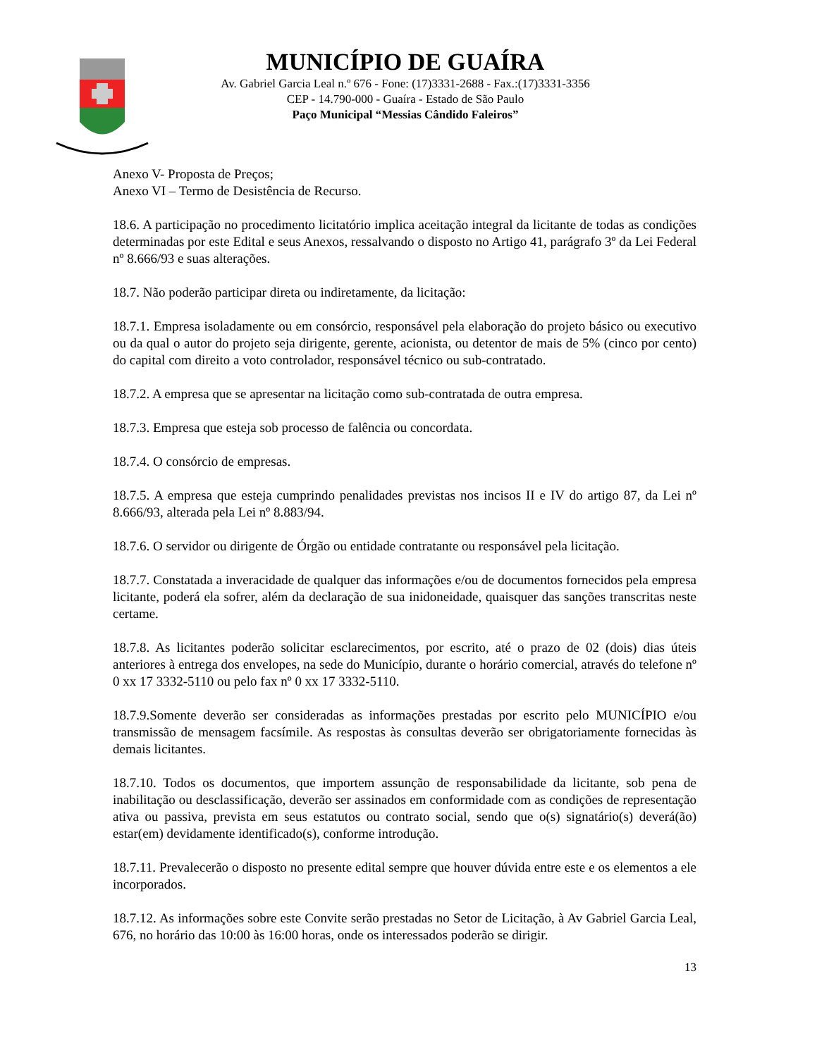MUNICÍPIO DE GUAÍRA
Av. Gabriel Garcia Leal n.º 676 - Fone: (17)3331-2688 - Fax.:(17)3331-3356
CEP - 14.790-000 - Guaíra - Estado de São Paulo
Paço Municipal “Messias Cândido Faleiros”
Anexo V- Proposta de Preços;
Anexo VI – Termo de Desistência de Recurso.
18.6. A participação no procedimento licitatório implica aceitação integral da licitante de todas as condições determinadas por este Edital e seus Anexos, ressalvando o disposto no Artigo 41, parágrafo 3º da Lei Federal nº 8.666/93 e suas alterações.
18.7. Não poderão participar direta ou indiretamente, da licitação:
18.7.1. Empresa isoladamente ou em consórcio, responsável pela elaboração do projeto básico ou executivo ou da qual o autor do projeto seja dirigente, gerente, acionista, ou detentor de mais de 5% (cinco por cento) do capital com direito a voto controlador, responsável técnico ou sub-contratado.
18.7.2. A empresa que se apresentar na licitação como sub-contratada de outra empresa.
18.7.3. Empresa que esteja sob processo de falência ou concordata.
18.7.4. O consórcio de empresas.
18.7.5. A empresa que esteja cumprindo penalidades previstas nos incisos II e IV do artigo 87, da Lei nº 8.666/93, alterada pela Lei nº 8.883/94.
18.7.6. O servidor ou dirigente de Órgão ou entidade contratante ou responsável pela licitação.
18.7.7. Constatada a inveracidade de qualquer das informações e/ou de documentos fornecidos pela empresa licitante, poderá ela sofrer, além da declaração de sua inidoneidade, quaisquer das sanções transcritas neste certame.
18.7.8. As licitantes poderão solicitar esclarecimentos, por escrito, até o prazo de 02 (dois) dias úteis anteriores à entrega dos envelopes, na sede do Município, durante o horário comercial, através do telefone nº 0 xx 17 3332-5110 ou pelo fax nº 0 xx 17 3332-5110.
18.7.9.Somente deverão ser consideradas as informações prestadas por escrito pelo MUNICÍPIO e/ou transmissão de mensagem facsímile. As respostas às consultas deverão ser obrigatoriamente fornecidas às demais licitantes.
18.7.10. Todos os documentos, que importem assunção de responsabilidade da licitante, sob pena de inabilitação ou desclassificação, deverão ser assinados em conformidade com as condições de representação ativa ou passiva, prevista em seus estatutos ou contrato social, sendo que o(s) signatário(s) deverá(ão) estar(em) devidamente identificado(s), conforme introdução.
18.7.11. Prevalecerão o disposto no presente edital sempre que houver dúvida entre este e os elementos a ele incorporados.
18.7.12. As informações sobre este Convite serão prestadas no Setor de Licitação, à Av Gabriel Garcia Leal, 676, no horário das 10:00 às 16:00 horas, onde os interessados poderão se dirigir.
13